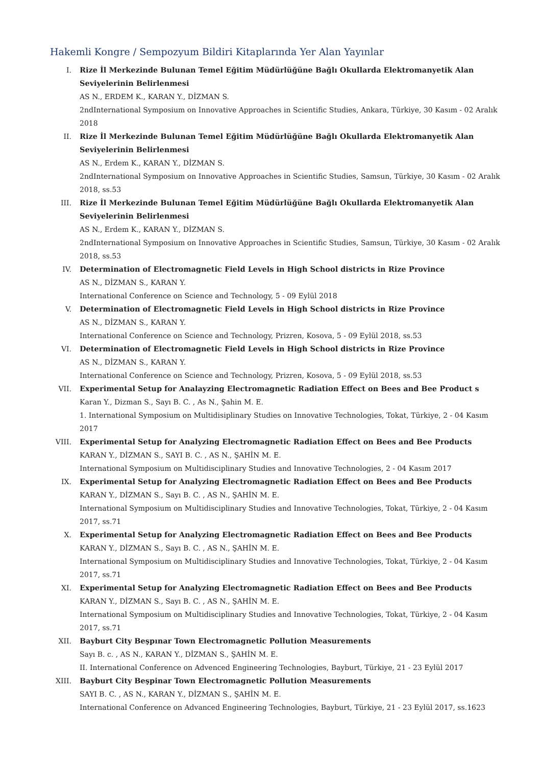Hakemli Kongre / Sempozyum Bildiri Kitaplarında Yer Alan Yayınlar
I. Rize İl Merkezinde Bulunan Temel Eğitim Müdürlüğüne Bağlı Okullarda Elektromanyetik Alan Seviyelerinin Belirlenmesi
AS N., ERDEM K., KARAN Y., DİZMAN S.
2ndInternational Symposium on Innovative Approaches in Scientific Studies, Ankara, Türkiye, 30 Kasım - 02 Aralık 2018
II. Rize İl Merkezinde Bulunan Temel Eğitim Müdürlüğüne Bağlı Okullarda Elektromanyetik Alan Seviyelerinin Belirlenmesi
AS N., Erdem K., KARAN Y., DİZMAN S.
2ndInternational Symposium on Innovative Approaches in Scientific Studies, Samsun, Türkiye, 30 Kasım - 02 Aralık 2018, ss.53
III. Rize İl Merkezinde Bulunan Temel Eğitim Müdürlüğüne Bağlı Okullarda Elektromanyetik Alan Seviyelerinin Belirlenmesi
AS N., Erdem K., KARAN Y., DİZMAN S.
2ndInternational Symposium on Innovative Approaches in Scientific Studies, Samsun, Türkiye, 30 Kasım - 02 Aralık 2018, ss.53
IV. Determination of Electromagnetic Field Levels in High School districts in Rize Province
AS N., DİZMAN S., KARAN Y.
International Conference on Science and Technology, 5 - 09 Eylül 2018
V. Determination of Electromagnetic Field Levels in High School districts in Rize Province
AS N., DİZMAN S., KARAN Y.
International Conference on Science and Technology, Prizren, Kosova, 5 - 09 Eylül 2018, ss.53
VI. Determination of Electromagnetic Field Levels in High School districts in Rize Province
AS N., DİZMAN S., KARAN Y.
International Conference on Science and Technology, Prizren, Kosova, 5 - 09 Eylül 2018, ss.53
VII. Experimental Setup for Analayzing Electromagnetic Radiation Effect on Bees and Bee Product s
Karan Y., Dizman S., Sayı B. C. , As N., Şahin M. E.
1. International Symposium on Multidisiplinary Studies on Innovative Technologies, Tokat, Türkiye, 2 - 04 Kasım 2017
VIII. Experimental Setup for Analyzing Electromagnetic Radiation Effect on Bees and Bee Products
KARAN Y., DİZMAN S., SAYI B. C. , AS N., ŞAHİN M. E.
International Symposium on Multidisciplinary Studies and Innovative Technologies, 2 - 04 Kasım 2017
IX. Experimental Setup for Analyzing Electromagnetic Radiation Effect on Bees and Bee Products
KARAN Y., DİZMAN S., Sayı B. C. , AS N., ŞAHİN M. E.
International Symposium on Multidisciplinary Studies and Innovative Technologies, Tokat, Türkiye, 2 - 04 Kasım 2017, ss.71
X. Experimental Setup for Analyzing Electromagnetic Radiation Effect on Bees and Bee Products
KARAN Y., DİZMAN S., Sayı B. C. , AS N., ŞAHİN M. E.
International Symposium on Multidisciplinary Studies and Innovative Technologies, Tokat, Türkiye, 2 - 04 Kasım 2017, ss.71
XI. Experimental Setup for Analyzing Electromagnetic Radiation Effect on Bees and Bee Products
KARAN Y., DİZMAN S., Sayı B. C. , AS N., ŞAHİN M. E.
International Symposium on Multidisciplinary Studies and Innovative Technologies, Tokat, Türkiye, 2 - 04 Kasım 2017, ss.71
XII. Bayburt City Beşpınar Town Electromagnetic Pollution Measurements
Sayı B. c. , AS N., KARAN Y., DİZMAN S., ŞAHİN M. E.
II. International Conference on Advenced Engineering Technologies, Bayburt, Türkiye, 21 - 23 Eylül 2017
XIII. Bayburt City Beşpinar Town Electromagnetic Pollution Measurements
SAYI B. C. , AS N., KARAN Y., DİZMAN S., ŞAHİN M. E.
International Conference on Advanced Engineering Technologies, Bayburt, Türkiye, 21 - 23 Eylül 2017, ss.1623